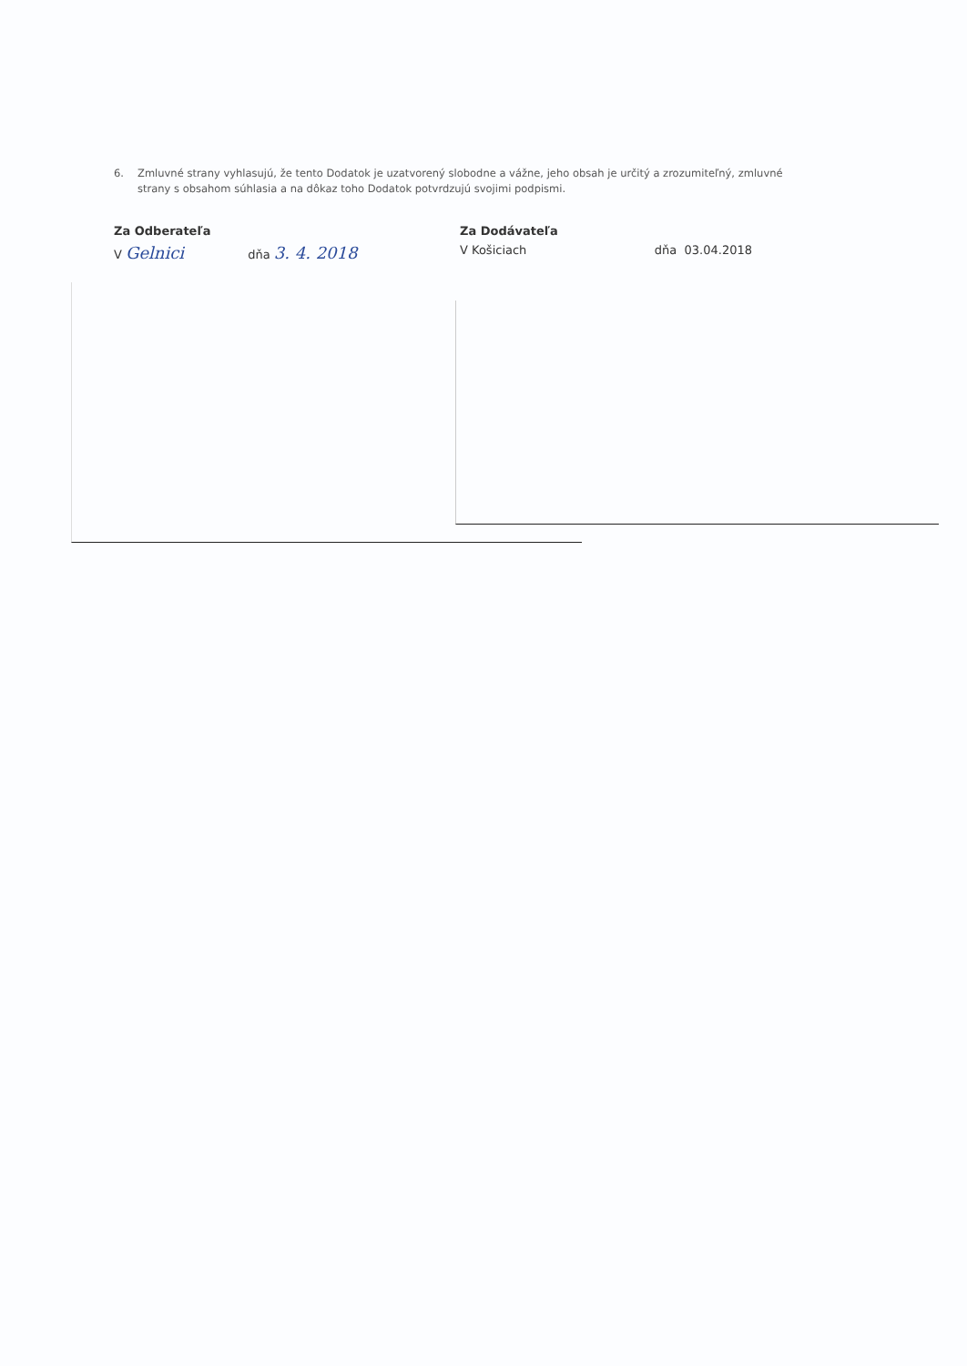6. Zmluvné strany vyhlasujú, že tento Dodatok je uzatvorený slobodne a vážne, jeho obsah je určitý a zrozumiteľný, zmluvné
strany s obsahom súhlasia a na dôkaz toho Dodatok potvrdzujú svojimi podpismi.
Za Odberateľa
V Gelnici dňa 3. 4. 2018
Za Dodávateľa
V Košiciach dňa 03.04.2018